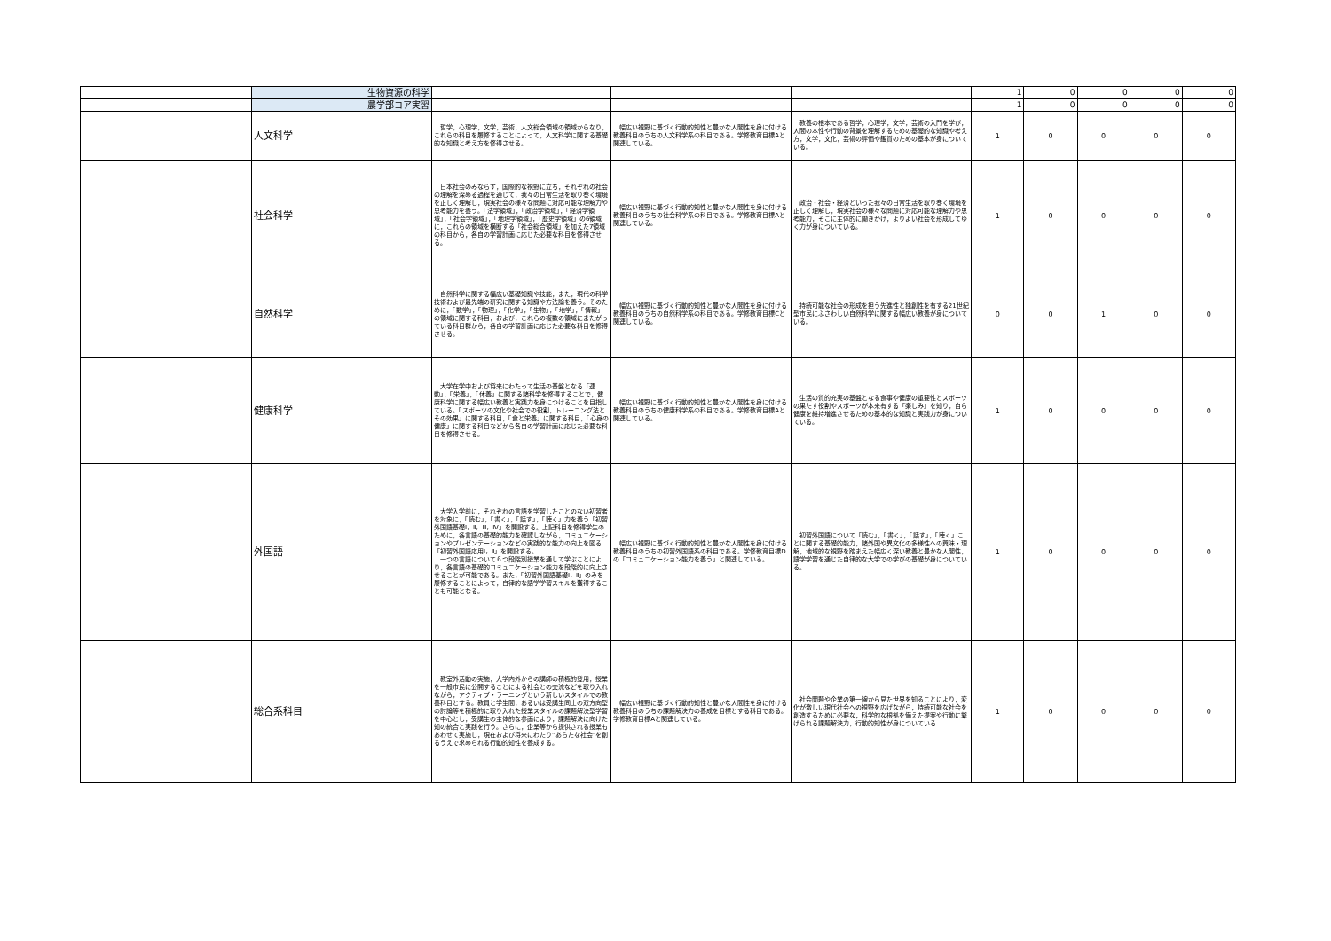| | 生物資源の科学 | | | | 1 | 0 | 0 | 0 | 0 |
| | 農学部コア実習 | | | | 1 | 0 | 0 | 0 | 0 |
| | 人文科学 | 哲学，心理学，文学，芸術，人文総合領域の領域からなり，これらの科目を履修することによって，人文科学に関する基礎的な知識と考え方を修得させる。 | 幅広い視野に基づく行動的知性と豊かな人間性を身に付ける教養科目のうちの人文科学系の科目である。学修教育目標Aと関連している。 | 教養の根本である哲学，心理学，文学，芸術の入門を学び，人間の本性や行動の背景を理解するための基礎的な知識や考え方，文学，文化，芸術の評価や鑑賞のための基本が身についている。 | 1 | 0 | 0 | 0 | 0 |
| | 社会科学 | 日本社会のみならず，国際的な視野に立ち，それぞれの社会の理解を深める過程を通じて，我々の日常生活を取り巻く環境を正しく理解し，現実社会の様々な問題に対応可能な理解力や思考能力を養う。「法学領域」，「政治学領域」，「経済学領域」，「社会学領域」，「地理学領域」，「歴史学領域」の6領域に，これらの領域を横断する「社会総合領域」を加えた7領域の科目から，各自の学習計画に応じた必要な科目を修得させる。 | 幅広い視野に基づく行動的知性と豊かな人間性を身に付ける教養科目のうちの社会科学系の科目である。学修教育目標Aと関連している。 | 政治・社会・経済といった我々の日常生活を取り巻く環境を正しく理解し，現実社会の様々な問題に対応可能な理解力や思考能力，そこに主体的に働きかけ，よりよい社会を形成してゆく力が身についている。 | 1 | 0 | 0 | 0 | 0 |
| | 自然科学 | 自然科学に関する幅広い基礎知識や技能，また，現代の科学技術および最先端の研究に関する知識や方法論を養う。そのために，「数学」，「物理」，「化学」，「生物」，「地学」，「情報」の領域に関する科目，および，これらの複数の領域にまたがっている科目群から，各自の学習計画に応じた必要な科目を修得させる。 | 幅広い視野に基づく行動的知性と豊かな人間性を身に付ける教養科目のうちの自然科学系の科目である。学修教育目標Cと関連している。 | 持続可能な社会の形成を担う先進性と独創性を有する21世紀型市民にふさわしい自然科学に関する幅広い教養が身についている。 | 0 | 0 | 1 | 0 | 0 |
| | 健康科学 | 大学在学中および将来にわたって生活の基盤となる「運動」，「栄養」，「休養」に関する諸科学を修得することで，健康科学に関する幅広い教養と実践力を身につけることを目指している。「スポーツの文化や社会での役割，トレーニング法とその効果」に関する科目，「食と栄養」に関する科目，「心身の健康」に関する科目などから各自の学習計画に応じた必要な科目を修得させる。 | 幅広い視野に基づく行動的知性と豊かな人間性を身に付ける教養科目のうちの健康科学系の科目である。学修教育目標Aと関連している。 | 生活の質的充実の基盤となる食事や健康の重要性とスポーツの果たす役割やスポーツが本来有する「楽しみ」を知り，自ら健康を維持増進させるための基本的な知識と実践力が身についている。 | 1 | 0 | 0 | 0 | 0 |
| | 外国語 | 大学入学前に，それぞれの言語を学習したことのない初習者を対象に，「読む」，「書く」，「話す」，「聴く」力を養う「初習外国語基礎Ⅰ，Ⅱ，Ⅲ，Ⅳ」を開設する。上記科目を修得学生のために，各言語の基礎的能力を確認しながら，コミュニケーションやプレゼンテーションなどの実践的な能力の向上を図る「初習外国語応用Ⅰ，Ⅱ」を開設する。 一つの言語について６つ段階別授業を通して学ぶことにより，各言語の基礎的コミュニケーション能力を段階的に向上させることが可能である。また，「初習外国語基礎Ⅰ，Ⅱ」のみを履修することによって，自律的な語学学習スキルを獲得することも可能となる。 | 幅広い視野に基づく行動的知性と豊かな人間性を身に付ける教養科目のうちの初習外国語系の科目である。学修教育目標Dの「コミュニケーション能力を養う」と関連している。 | 初習外国語について「読む」，「書く」，「話す」，「聴く」ことに関する基礎的能力，諸外国や異文化の多様性への興味・理解，地域的な視野を踏まえた幅広く深い教養と豊かな人間性，語学学習を通じた自律的な大学での学びの基礎が身についている。 | 1 | 0 | 0 | 0 | 0 |
| | 総合系科目 | 教室外活動の実施，大学内外からの講師の積極的登用，授業を一般市民に公開することによる社会との交流などを取り入れながら，アクティブ・ラーニングという新しいスタイルでの教養科目とする。教員と学生間，あるいは受講生同士の双方向型の討論等を積極的に取り入れた授業スタイルの課題解決型学習を中心とし，受講生の主体的な参画により，課題解決に向けた知の統合と実践を行う。さらに，企業等から提供される授業もあわせて実施し，現在および将来にわたり“あらたな社会”を創るうえで求められる行動的知性を養成する。 | 幅広い視野に基づく行動的知性と豊かな人間性を身に付ける教養科目のうちの課題解決力の養成を目標とする科目である。学修教育目標Aと関連している。 | 社会問題や企業の第一線から見た世界を知ることにより，変化が激しい現代社会への視野を広げながら，持続可能な社会を創造するために必要な，科学的な根拠を備えた提案や行動に繋げられる課題解決力，行動的知性が身についている | 1 | 0 | 0 | 0 | 0 |